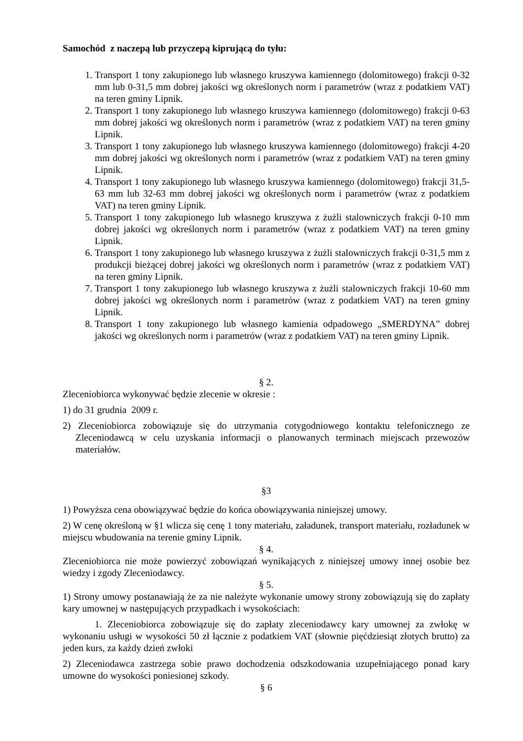Samochód z naczepą lub przyczepą kiprującą do tyłu:
1. Transport 1 tony zakupionego lub własnego kruszywa kamiennego (dolomitowego) frakcji 0-32 mm lub 0-31,5 mm dobrej jakości wg określonych norm i parametrów (wraz z podatkiem VAT) na teren gminy Lipnik.
2. Transport 1 tony zakupionego lub własnego kruszywa kamiennego (dolomitowego) frakcji 0-63 mm dobrej jakości wg określonych norm i parametrów (wraz z podatkiem VAT) na teren gminy Lipnik.
3. Transport 1 tony zakupionego lub własnego kruszywa kamiennego (dolomitowego) frakcji 4-20 mm dobrej jakości wg określonych norm i parametrów (wraz z podatkiem VAT) na teren gminy Lipnik.
4. Transport 1 tony zakupionego lub własnego kruszywa kamiennego (dolomitowego) frakcji 31,5-63 mm lub 32-63 mm dobrej jakości wg określonych norm i parametrów (wraz z podatkiem VAT) na teren gminy Lipnik.
5. Transport 1 tony zakupionego lub własnego kruszywa z żużli stalowniczych frakcji 0-10 mm dobrej jakości wg określonych norm i parametrów (wraz z podatkiem VAT) na teren gminy Lipnik.
6. Transport 1 tony zakupionego lub własnego kruszywa z żużli stalowniczych frakcji 0-31,5 mm z produkcji bieżącej dobrej jakości wg określonych norm i parametrów (wraz z podatkiem VAT) na teren gminy Lipnik.
7. Transport 1 tony zakupionego lub własnego kruszywa z żużli stalowniczych frakcji 10-60 mm dobrej jakości wg określonych norm i parametrów (wraz z podatkiem VAT) na teren gminy Lipnik.
8. Transport 1 tony zakupionego lub własnego kamienia odpadowego „SMERDYNA” dobrej jakości wg określonych norm i parametrów (wraz z podatkiem VAT) na teren gminy Lipnik.
§ 2.
Zleceniobiorca wykonywać będzie zlecenie w okresie :
1) do 31 grudnia 2009 r.
2) Zleceniobiorca zobowiązuje się do utrzymania cotygodniowego kontaktu telefonicznego ze Zleceniodawcą w celu uzyskania informacji o planowanych terminach miejscach przewozów materiałów.
§3
1) Powyższa cena obowiązywać będzie do końca obowiązywania niniejszej umowy.
2) W cenę określoną w §1 wlicza się cenę 1 tony materiału, załadunek, transport materiału, rozładunek w miejscu wbudowania na terenie gminy Lipnik.
§ 4.
Zleceniobiorca nie może powierzyć zobowiązań wynikających z niniejszej umowy innej osobie bez wiedzy i zgody Zleceniodawcy.
§ 5.
1) Strony umowy postanawiają że za nie należyte wykonanie umowy strony zobowiązują się do zapłaty kary umownej w następujących przypadkach i wysokościach:
1. Zleceniobiorca zobowiązuje się do zapłaty zleceniodawcy kary umownej za zwłokę w wykonaniu usługi w wysokości 50 zł łącznie z podatkiem VAT (słownie pięćdziesiąt złotych brutto) za jeden kurs, za każdy dzień zwłoki
2) Zleceniodawca zastrzega sobie prawo dochodzenia odszkodowania uzupełniającego ponad kary umowne do wysokości poniesionej szkody.
§ 6